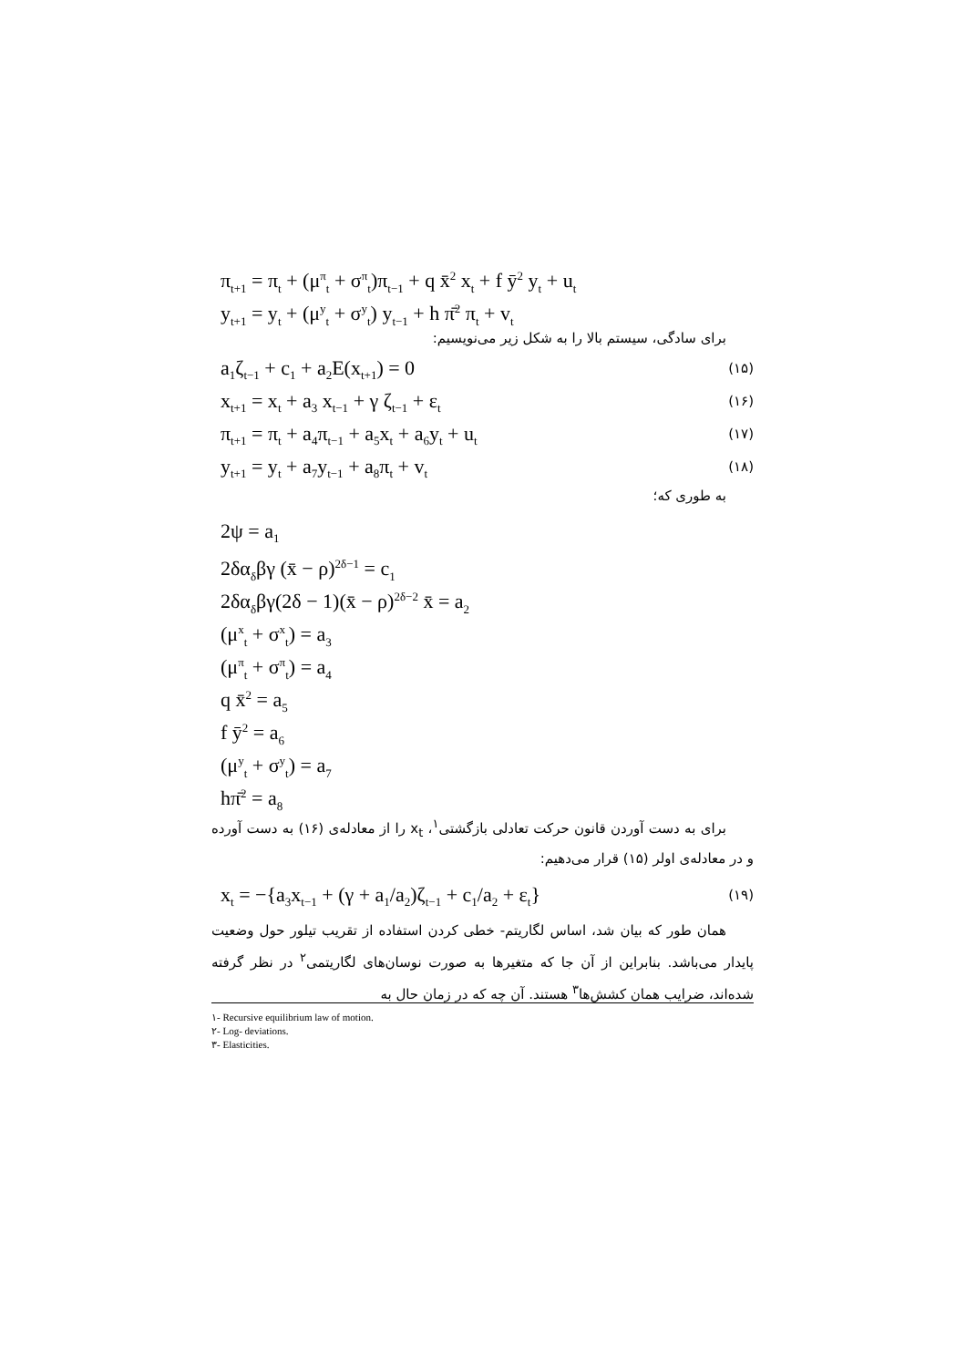π<sub>t+1</sub> = π<sub>t</sub> + (μ<sup>π</sup><sub>t</sub> + σ<sup>π</sup><sub>t</sub>)π<sub>t−1</sub> + q x̄<sup>2</sup> x<sub>t</sub> + f ȳ<sup>2</sup> y<sub>t</sub> + u<sub>t</sub>
y<sub>t+1</sub> = y<sub>t</sub> + (μ<sup>y</sup><sub>t</sub> + σ<sup>y</sup><sub>t</sub>) y<sub>t−1</sub> + h π̄<sup>2</sup> π<sub>t</sub> + v<sub>t</sub>
برای سادگی، سیستم بالا را به شکل زیر می‌نویسیم:
a<sub>1</sub>ζ<sub>t−1</sub> + c<sub>1</sub> + a<sub>2</sub>E(x<sub>t+1</sub>) = 0 (۱۵)
x<sub>t+1</sub> = x<sub>t</sub> + a<sub>3</sub> x<sub>t−1</sub> + γ ζ<sub>t−1</sub> + ε<sub>t</sub> (۱۶)
π<sub>t+1</sub> = π<sub>t</sub> + a<sub>4</sub>π<sub>t−1</sub> + a<sub>5</sub>x<sub>t</sub> + a<sub>6</sub>y<sub>t</sub> + u<sub>t</sub> (۱۷)
y<sub>t+1</sub> = y<sub>t</sub> + a<sub>7</sub>y<sub>t−1</sub> + a<sub>8</sub>π<sub>t</sub> + v<sub>t</sub> (۱۸)
به طوری که؛
2ψ = a<sub>1</sub>
2δα<sub>δ</sub>βγ (x̄ − ρ)<sup>2δ−1</sup> = c<sub>1</sub>
2δα<sub>δ</sub>βγ(2δ − 1)(x̄ − ρ)<sup>2δ−2</sup> x̄ = a<sub>2</sub>
(μ<sup>x</sup><sub>t</sub> + σ<sup>x</sup><sub>t</sub>) = a<sub>3</sub>
(μ<sup>π</sup><sub>t</sub> + σ<sup>π</sup><sub>t</sub>) = a<sub>4</sub>
q x̄<sup>2</sup> = a<sub>5</sub>
f ȳ<sup>2</sup> = a<sub>6</sub>
(μ<sup>y</sup><sub>t</sub> + σ<sup>y</sup><sub>t</sub>) = a<sub>7</sub>
hπ̄<sup>2</sup> = a<sub>8</sub>
برای به دست آوردن قانون حرکت تعادلی بازگشتی<sup>۱</sup>، x<sub>t</sub> را از معادله‌ی (۱۶) به دست آورده و در معادله‌ی اولر (۱۵) قرار می‌دهیم:
x<sub>t</sub> = −{a<sub>3</sub>x<sub>t−1</sub> + (γ + a<sub>1</sub>/a<sub>2</sub>)ζ<sub>t−1</sub> + c<sub>1</sub>/a<sub>2</sub> + ε<sub>t</sub>} (۱۹)
همان طور که بیان شد، اساس لگاریتم- خطی کردن استفاده از تقریب تیلور حول وضعیت پایدار می‌باشد. بنابراین از آن جا که متغیرها به صورت نوسان‌های لگاریتمی<sup>۲</sup> در نظر گرفته شده‌اند، ضرایب همان کشش‌ها<sup>۳</sup> هستند. آن چه که در زمان حال به
۱- Recursive equilibrium law of motion.
۲- Log- deviations.
۳- Elasticities.